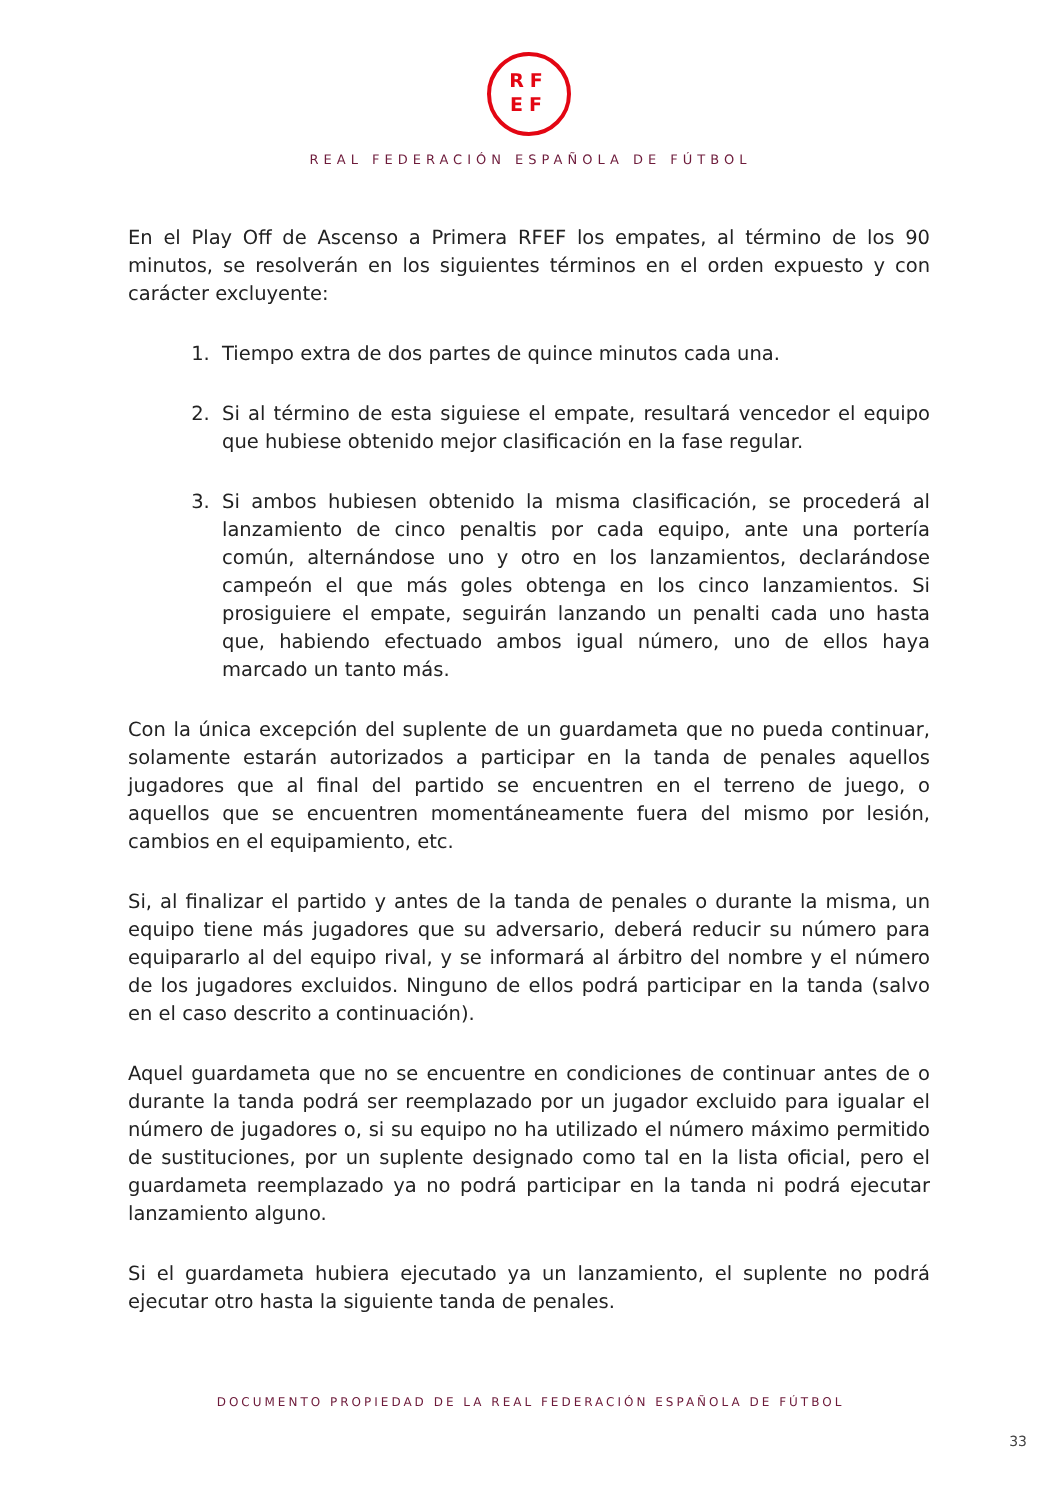RF
EF
REAL FEDERACIÓN ESPAÑOLA DE FÚTBOL
En el Play Off de Ascenso a Primera RFEF los empates, al término de los 90 minutos, se resolverán en los siguientes términos en el orden expuesto y con carácter excluyente:
1. Tiempo extra de dos partes de quince minutos cada una.
2. Si al término de esta siguiese el empate, resultará vencedor el equipo que hubiese obtenido mejor clasificación en la fase regular.
3. Si ambos hubiesen obtenido la misma clasificación, se procederá al lanzamiento de cinco penaltis por cada equipo, ante una portería común, alternándose uno y otro en los lanzamientos, declarándose campeón el que más goles obtenga en los cinco lanzamientos. Si prosiguiere el empate, seguirán lanzando un penalti cada uno hasta que, habiendo efectuado ambos igual número, uno de ellos haya marcado un tanto más.
Con la única excepción del suplente de un guardameta que no pueda continuar, solamente estarán autorizados a participar en la tanda de penales aquellos jugadores que al final del partido se encuentren en el terreno de juego, o aquellos que se encuentren momentáneamente fuera del mismo por lesión, cambios en el equipamiento, etc.
Si, al finalizar el partido y antes de la tanda de penales o durante la misma, un equipo tiene más jugadores que su adversario, deberá reducir su número para equipararlo al del equipo rival, y se informará al árbitro del nombre y el número de los jugadores excluidos. Ninguno de ellos podrá participar en la tanda (salvo en el caso descrito a continuación).
Aquel guardameta que no se encuentre en condiciones de continuar antes de o durante la tanda podrá ser reemplazado por un jugador excluido para igualar el número de jugadores o, si su equipo no ha utilizado el número máximo permitido de sustituciones, por un suplente designado como tal en la lista oficial, pero el guardameta reemplazado ya no podrá participar en la tanda ni podrá ejecutar lanzamiento alguno.
Si el guardameta hubiera ejecutado ya un lanzamiento, el suplente no podrá ejecutar otro hasta la siguiente tanda de penales.
DOCUMENTO PROPIEDAD DE LA REAL FEDERACIÓN ESPAÑOLA DE FÚTBOL
33